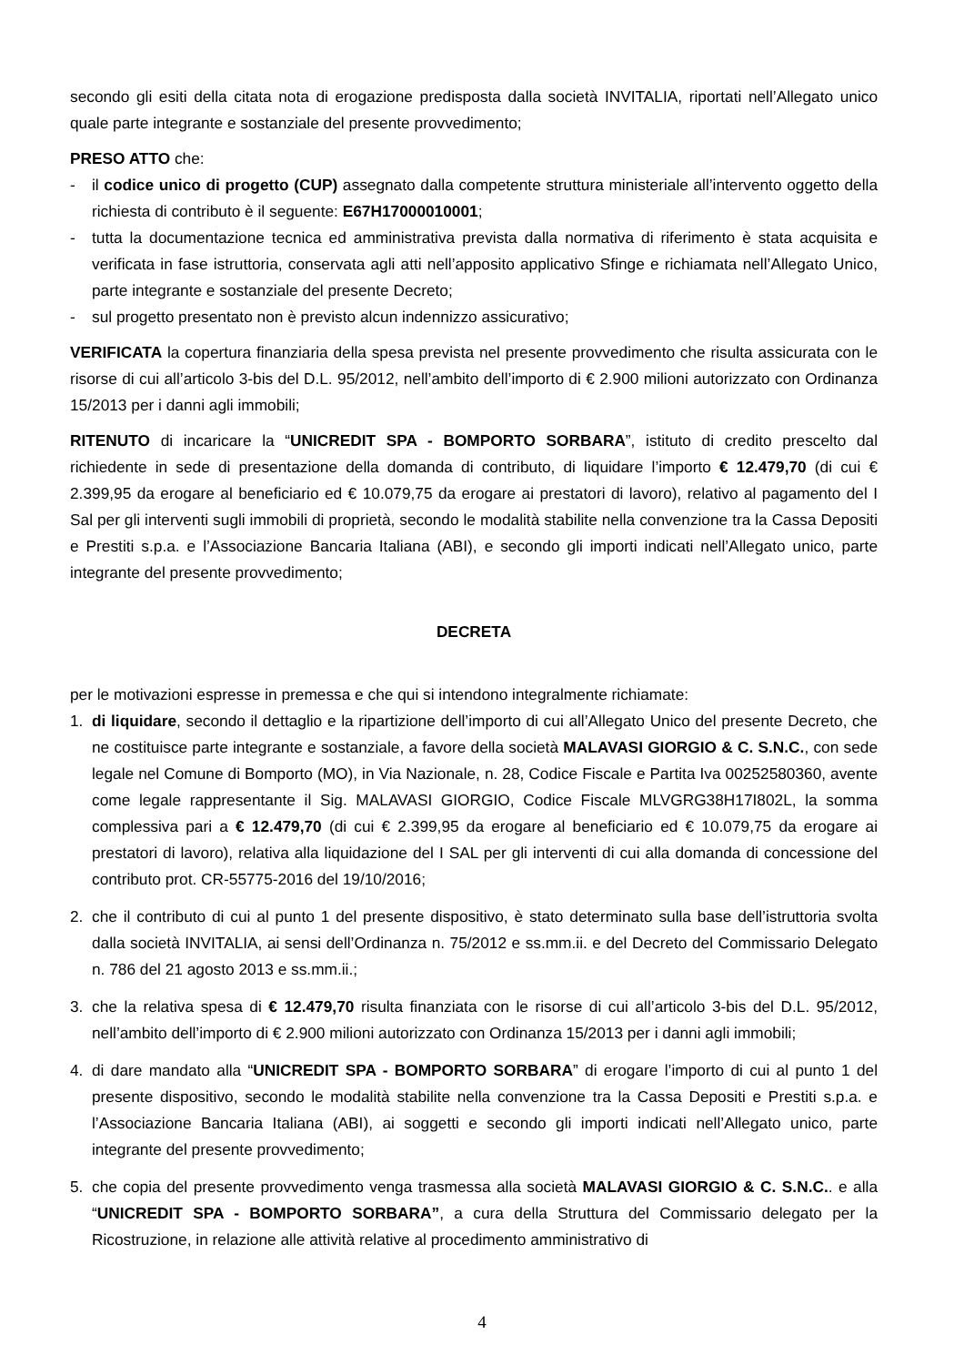secondo gli esiti della citata nota di erogazione predisposta dalla società INVITALIA, riportati nell’Allegato unico quale parte integrante e sostanziale del presente provvedimento;
PRESO ATTO che:
- il codice unico di progetto (CUP) assegnato dalla competente struttura ministeriale all’intervento oggetto della richiesta di contributo è il seguente: E67H17000010001;
- tutta la documentazione tecnica ed amministrativa prevista dalla normativa di riferimento è stata acquisita e verificata in fase istruttoria, conservata agli atti nell’apposito applicativo Sfinge e richiamata nell’Allegato Unico, parte integrante e sostanziale del presente Decreto;
- sul progetto presentato non è previsto alcun indennizzo assicurativo;
VERIFICATA la copertura finanziaria della spesa prevista nel presente provvedimento che risulta assicurata con le risorse di cui all’articolo 3-bis del D.L. 95/2012, nell’ambito dell’importo di € 2.900 milioni autorizzato con Ordinanza 15/2013 per i danni agli immobili;
RITENUTO di incaricare la “UNICREDIT SPA - BOMPORTO SORBARA”, istituto di credito prescelto dal richiedente in sede di presentazione della domanda di contributo, di liquidare l’importo € 12.479,70 (di cui € 2.399,95 da erogare al beneficiario ed € 10.079,75 da erogare ai prestatori di lavoro), relativo al pagamento del I Sal per gli interventi sugli immobili di proprietà, secondo le modalità stabilite nella convenzione tra la Cassa Depositi e Prestiti s.p.a. e l’Associazione Bancaria Italiana (ABI), e secondo gli importi indicati nell’Allegato unico, parte integrante del presente provvedimento;
DECRETA
per le motivazioni espresse in premessa e che qui si intendono integralmente richiamate:
1. di liquidare, secondo il dettaglio e la ripartizione dell’importo di cui all’Allegato Unico del presente Decreto, che ne costituisce parte integrante e sostanziale, a favore della società MALAVASI GIORGIO & C. S.N.C., con sede legale nel Comune di Bomporto (MO), in Via Nazionale, n. 28, Codice Fiscale e Partita Iva 00252580360, avente come legale rappresentante il Sig. MALAVASI GIORGIO, Codice Fiscale MLVGRG38H17I802L, la somma complessiva pari a € 12.479,70 (di cui € 2.399,95 da erogare al beneficiario ed € 10.079,75 da erogare ai prestatori di lavoro), relativa alla liquidazione del I SAL per gli interventi di cui alla domanda di concessione del contributo prot. CR-55775-2016 del 19/10/2016;
2. che il contributo di cui al punto 1 del presente dispositivo, è stato determinato sulla base dell’istruttoria svolta dalla società INVITALIA, ai sensi dell’Ordinanza n. 75/2012 e ss.mm.ii. e del Decreto del Commissario Delegato n. 786 del 21 agosto 2013 e ss.mm.ii.;
3. che la relativa spesa di € 12.479,70 risulta finanziata con le risorse di cui all’articolo 3-bis del D.L. 95/2012, nell’ambito dell’importo di € 2.900 milioni autorizzato con Ordinanza 15/2013 per i danni agli immobili;
4. di dare mandato alla “UNICREDIT SPA - BOMPORTO SORBARA” di erogare l’importo di cui al punto 1 del presente dispositivo, secondo le modalità stabilite nella convenzione tra la Cassa Depositi e Prestiti s.p.a. e l’Associazione Bancaria Italiana (ABI), ai soggetti e secondo gli importi indicati nell’Allegato unico, parte integrante del presente provvedimento;
5. che copia del presente provvedimento venga trasmessa alla società MALAVASI GIORGIO & C. S.N.C.. e alla “UNICREDIT SPA - BOMPORTO SORBARA”, a cura della Struttura del Commissario delegato per la Ricostruzione, in relazione alle attività relative al procedimento amministrativo di
4